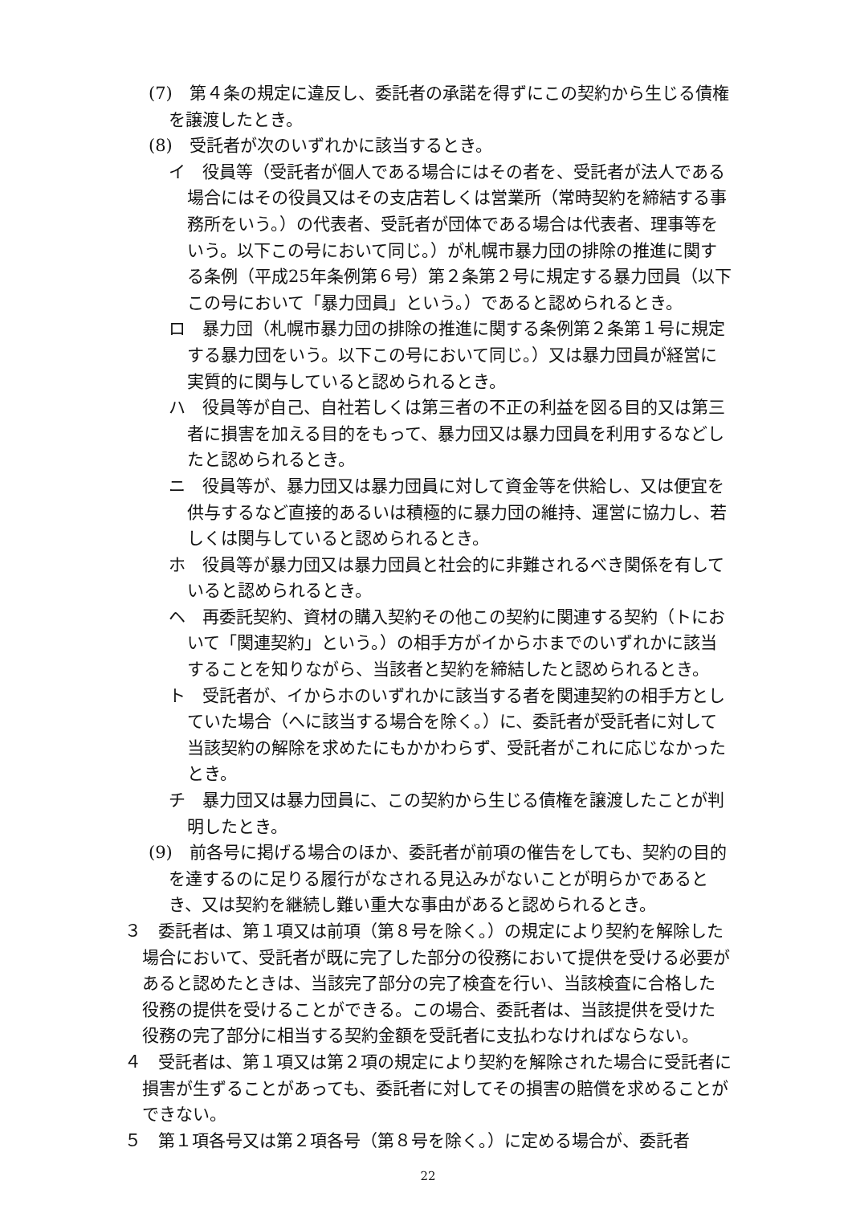(7)　第４条の規定に違反し、委託者の承諾を得ずにこの契約から生じる債権を譲渡したとき。
(8)　受託者が次のいずれかに該当するとき。
イ　役員等（受託者が個人である場合にはその者を、受託者が法人である場合にはその役員又はその支店若しくは営業所（常時契約を締結する事務所をいう。）の代表者、受託者が団体である場合は代表者、理事等をいう。以下この号において同じ。）が札幌市暴力団の排除の推進に関する条例（平成25年条例第６号）第２条第２号に規定する暴力団員（以下この号において「暴力団員」という。）であると認められるとき。
ロ　暴力団（札幌市暴力団の排除の推進に関する条例第２条第１号に規定する暴力団をいう。以下この号において同じ。）又は暴力団員が経営に実質的に関与していると認められるとき。
ハ　役員等が自己、自社若しくは第三者の不正の利益を図る目的又は第三者に損害を加える目的をもって、暴力団又は暴力団員を利用するなどしたと認められるとき。
ニ　役員等が、暴力団又は暴力団員に対して資金等を供給し、又は便宜を供与するなど直接的あるいは積極的に暴力団の維持、運営に協力し、若しくは関与していると認められるとき。
ホ　役員等が暴力団又は暴力団員と社会的に非難されるべき関係を有していると認められるとき。
ヘ　再委託契約、資材の購入契約その他この契約に関連する契約（トにおいて「関連契約」という。）の相手方がイからホまでのいずれかに該当することを知りながら、当該者と契約を締結したと認められるとき。
ト　受託者が、イからホのいずれかに該当する者を関連契約の相手方としていた場合（へに該当する場合を除く。）に、委託者が受託者に対して当該契約の解除を求めたにもかかわらず、受託者がこれに応じなかったとき。
チ　暴力団又は暴力団員に、この契約から生じる債権を譲渡したことが判明したとき。
(9)　前各号に掲げる場合のほか、委託者が前項の催告をしても、契約の目的を達するのに足りる履行がなされる見込みがないことが明らかであるとき、又は契約を継続し難い重大な事由があると認められるとき。
３　委託者は、第１項又は前項（第８号を除く。）の規定により契約を解除した場合において、受託者が既に完了した部分の役務において提供を受ける必要があると認めたときは、当該完了部分の完了検査を行い、当該検査に合格した役務の提供を受けることができる。この場合、委託者は、当該提供を受けた役務の完了部分に相当する契約金額を受託者に支払わなければならない。
４　受託者は、第１項又は第２項の規定により契約を解除された場合に受託者に損害が生ずることがあっても、委託者に対してその損害の賠償を求めることができない。
５　第１項各号又は第２項各号（第８号を除く。）に定める場合が、委託者
22